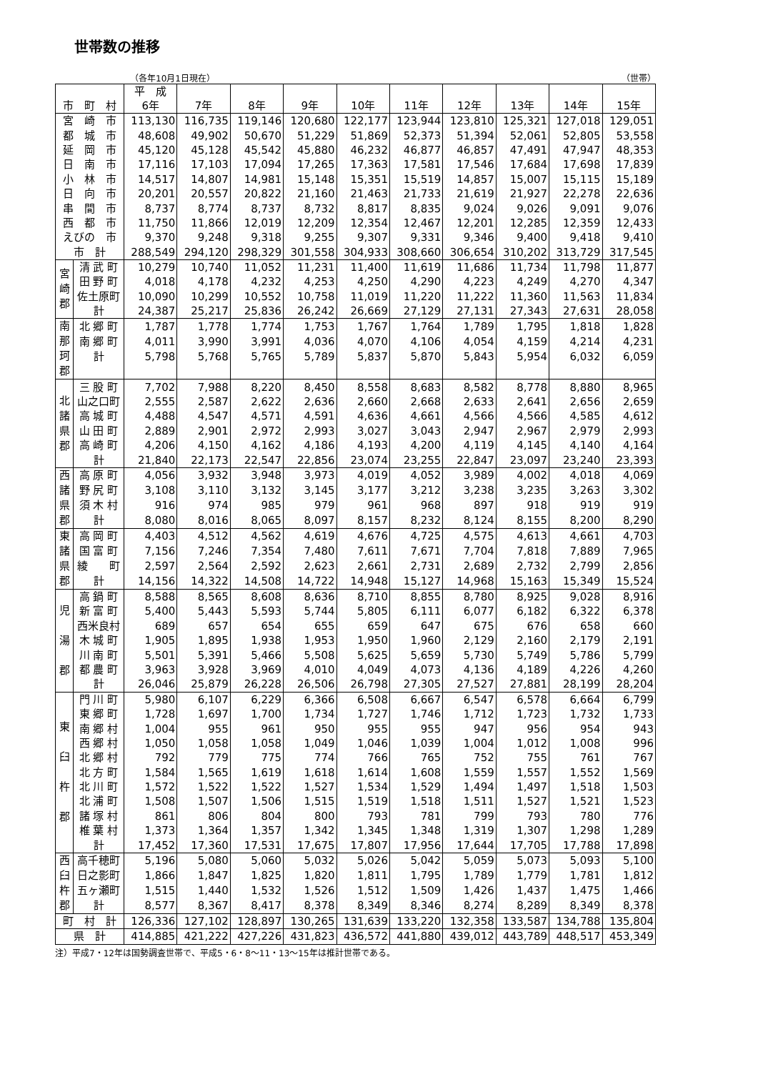世帯数の推移
（各年10月1日現在） （世帯）
| 市 町 村 | | 平 成 6年 | 7年 | 8年 | 9年 | 10年 | 11年 | 12年 | 13年 | 14年 | 15年 |
| --- | --- | --- | --- | --- | --- | --- | --- | --- | --- | --- | --- |
| 宮 崎 市 | | 113,130 | 116,735 | 119,146 | 120,680 | 122,177 | 123,944 | 123,810 | 125,321 | 127,018 | 129,051 |
| 都 城 市 | | 48,608 | 49,902 | 50,670 | 51,229 | 51,869 | 52,373 | 51,394 | 52,061 | 52,805 | 53,558 |
| 延 岡 市 | | 45,120 | 45,128 | 45,542 | 45,880 | 46,232 | 46,877 | 46,857 | 47,491 | 47,947 | 48,353 |
| 日 南 市 | | 17,116 | 17,103 | 17,094 | 17,265 | 17,363 | 17,581 | 17,546 | 17,684 | 17,698 | 17,839 |
| 小 林 市 | | 14,517 | 14,807 | 14,981 | 15,148 | 15,351 | 15,519 | 14,857 | 15,007 | 15,115 | 15,189 |
| 日 向 市 | | 20,201 | 20,557 | 20,822 | 21,160 | 21,463 | 21,733 | 21,619 | 21,927 | 22,278 | 22,636 |
| 串 間 市 | | 8,737 | 8,774 | 8,737 | 8,732 | 8,817 | 8,835 | 9,024 | 9,026 | 9,091 | 9,076 |
| 西 都 市 | | 11,750 | 11,866 | 12,019 | 12,209 | 12,354 | 12,467 | 12,201 | 12,285 | 12,359 | 12,433 |
| えびの 市 | | 9,370 | 9,248 | 9,318 | 9,255 | 9,307 | 9,331 | 9,346 | 9,400 | 9,418 | 9,410 |
| 市 計 | | 288,549 | 294,120 | 298,329 | 301,558 | 304,933 | 308,660 | 306,654 | 310,202 | 313,729 | 317,545 |
| 宮 崎 郡 | 清 武 町 | 10,279 | 10,740 | 11,052 | 11,231 | 11,400 | 11,619 | 11,686 | 11,734 | 11,798 | 11,877 |
| | 田 野 町 | 4,018 | 4,178 | 4,232 | 4,253 | 4,250 | 4,290 | 4,223 | 4,249 | 4,270 | 4,347 |
| | 佐土原町 | 10,090 | 10,299 | 10,552 | 10,758 | 11,019 | 11,220 | 11,222 | 11,360 | 11,563 | 11,834 |
| | 計 | 24,387 | 25,217 | 25,836 | 26,242 | 26,669 | 27,129 | 27,131 | 27,343 | 27,631 | 28,058 |
| 南 那 珂 郡 | 北 郷 町 | 1,787 | 1,778 | 1,774 | 1,753 | 1,767 | 1,764 | 1,789 | 1,795 | 1,818 | 1,828 |
| | 南 郷 町 | 4,011 | 3,990 | 3,991 | 4,036 | 4,070 | 4,106 | 4,054 | 4,159 | 4,214 | 4,231 |
| | 計 | 5,798 | 5,768 | 5,765 | 5,789 | 5,837 | 5,870 | 5,843 | 5,954 | 6,032 | 6,059 |
| 北 諸 県 郡 | 三 股 町 | 7,702 | 7,988 | 8,220 | 8,450 | 8,558 | 8,683 | 8,582 | 8,778 | 8,880 | 8,965 |
| | 山之口町 | 2,555 | 2,587 | 2,622 | 2,636 | 2,660 | 2,668 | 2,633 | 2,641 | 2,656 | 2,659 |
| | 高 城 町 | 4,488 | 4,547 | 4,571 | 4,591 | 4,636 | 4,661 | 4,566 | 4,566 | 4,585 | 4,612 |
| | 山 田 町 | 2,889 | 2,901 | 2,972 | 2,993 | 3,027 | 3,043 | 2,947 | 2,967 | 2,979 | 2,993 |
| | 高 崎 町 | 4,206 | 4,150 | 4,162 | 4,186 | 4,193 | 4,200 | 4,119 | 4,145 | 4,140 | 4,164 |
| | 計 | 21,840 | 22,173 | 22,547 | 22,856 | 23,074 | 23,255 | 22,847 | 23,097 | 23,240 | 23,393 |
| 西 諸 県 郡 | 高 原 町 | 4,056 | 3,932 | 3,948 | 3,973 | 4,019 | 4,052 | 3,989 | 4,002 | 4,018 | 4,069 |
| | 野 尻 町 | 3,108 | 3,110 | 3,132 | 3,145 | 3,177 | 3,212 | 3,238 | 3,235 | 3,263 | 3,302 |
| | 須 木 村 | 916 | 974 | 985 | 979 | 961 | 968 | 897 | 918 | 919 | 919 |
| | 計 | 8,080 | 8,016 | 8,065 | 8,097 | 8,157 | 8,232 | 8,124 | 8,155 | 8,200 | 8,290 |
| 東 諸 県 郡 | 高 岡 町 | 4,403 | 4,512 | 4,562 | 4,619 | 4,676 | 4,725 | 4,575 | 4,613 | 4,661 | 4,703 |
| | 国 富 町 | 7,156 | 7,246 | 7,354 | 7,480 | 7,611 | 7,671 | 7,704 | 7,818 | 7,889 | 7,965 |
| | 綾 町 | 2,597 | 2,564 | 2,592 | 2,623 | 2,661 | 2,731 | 2,689 | 2,732 | 2,799 | 2,856 |
| | 計 | 14,156 | 14,322 | 14,508 | 14,722 | 14,948 | 15,127 | 14,968 | 15,163 | 15,349 | 15,524 |
| 児 湯 郡 | 高 鍋 町 | 8,588 | 8,565 | 8,608 | 8,636 | 8,710 | 8,855 | 8,780 | 8,925 | 9,028 | 8,916 |
| | 新 富 町 | 5,400 | 5,443 | 5,593 | 5,744 | 5,805 | 6,111 | 6,077 | 6,182 | 6,322 | 6,378 |
| | 西米良村 | 689 | 657 | 654 | 655 | 659 | 647 | 675 | 676 | 658 | 660 |
| | 木 城 町 | 1,905 | 1,895 | 1,938 | 1,953 | 1,950 | 1,960 | 2,129 | 2,160 | 2,179 | 2,191 |
| | 川 南 町 | 5,501 | 5,391 | 5,466 | 5,508 | 5,625 | 5,659 | 5,730 | 5,749 | 5,786 | 5,799 |
| | 都 農 町 | 3,963 | 3,928 | 3,969 | 4,010 | 4,049 | 4,073 | 4,136 | 4,189 | 4,226 | 4,260 |
| | 計 | 26,046 | 25,879 | 26,228 | 26,506 | 26,798 | 27,305 | 27,527 | 27,881 | 28,199 | 28,204 |
| 東 臼 杵 郡 | 門 川 町 | 5,980 | 6,107 | 6,229 | 6,366 | 6,508 | 6,667 | 6,547 | 6,578 | 6,664 | 6,799 |
| | 東 郷 町 | 1,728 | 1,697 | 1,700 | 1,734 | 1,727 | 1,746 | 1,712 | 1,723 | 1,732 | 1,733 |
| | 南 郷 村 | 1,004 | 955 | 961 | 950 | 955 | 955 | 947 | 956 | 954 | 943 |
| | 西 郷 村 | 1,050 | 1,058 | 1,058 | 1,049 | 1,046 | 1,039 | 1,004 | 1,012 | 1,008 | 996 |
| | 北 郷 村 | 792 | 779 | 775 | 774 | 766 | 765 | 752 | 755 | 761 | 767 |
| | 北 方 町 | 1,584 | 1,565 | 1,619 | 1,618 | 1,614 | 1,608 | 1,559 | 1,557 | 1,552 | 1,569 |
| | 北 川 町 | 1,572 | 1,522 | 1,522 | 1,527 | 1,534 | 1,529 | 1,494 | 1,497 | 1,518 | 1,503 |
| | 北 浦 町 | 1,508 | 1,507 | 1,506 | 1,515 | 1,519 | 1,518 | 1,511 | 1,527 | 1,521 | 1,523 |
| | 諸 塚 村 | 861 | 806 | 804 | 800 | 793 | 781 | 799 | 793 | 780 | 776 |
| | 椎 葉 村 | 1,373 | 1,364 | 1,357 | 1,342 | 1,345 | 1,348 | 1,319 | 1,307 | 1,298 | 1,289 |
| | 計 | 17,452 | 17,360 | 17,531 | 17,675 | 17,807 | 17,956 | 17,644 | 17,705 | 17,788 | 17,898 |
| 西 臼 杵 郡 | 高千穂町 | 5,196 | 5,080 | 5,060 | 5,032 | 5,026 | 5,042 | 5,059 | 5,073 | 5,093 | 5,100 |
| | 日之影町 | 1,866 | 1,847 | 1,825 | 1,820 | 1,811 | 1,795 | 1,789 | 1,779 | 1,781 | 1,812 |
| | 五ヶ瀬町 | 1,515 | 1,440 | 1,532 | 1,526 | 1,512 | 1,509 | 1,426 | 1,437 | 1,475 | 1,466 |
| | 計 | 8,577 | 8,367 | 8,417 | 8,378 | 8,349 | 8,346 | 8,274 | 8,289 | 8,349 | 8,378 |
| 町 村 計 | | 126,336 | 127,102 | 128,897 | 130,265 | 131,639 | 133,220 | 132,358 | 133,587 | 134,788 | 135,804 |
| 県 計 | | 414,885 | 421,222 | 427,226 | 431,823 | 436,572 | 441,880 | 439,012 | 443,789 | 448,517 | 453,349 |
注）平成7・12年は国勢調査世帯で、平成5・6・8～11・13～15年は推計世帯である。